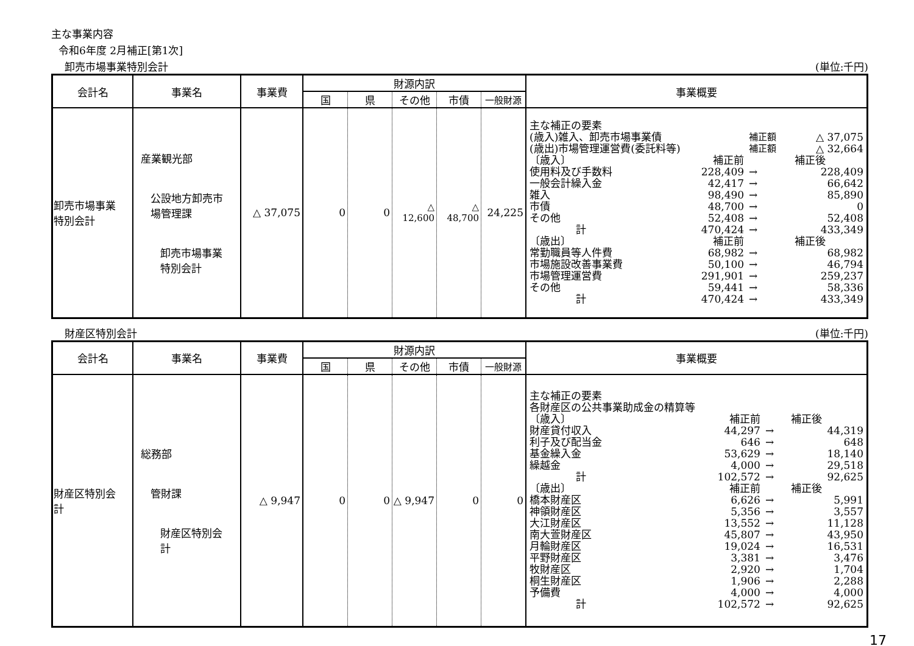主な事業内容
令和6年度 2月補正[第1次]
卸売市場事業特別会計 (単位:千円)
| 会計名 | 事業名 | 事業費 | 財源内訳 | | | | | 事業概要 |
| --- | --- | --- | --- | --- | --- | --- | --- | --- |
| | | | 国 | 県 | その他 | 市債 | 一般財源 | |
| 卸売市場事業 特別会計 | 産業観光部 公設地方卸売市 場管理課 卸売市場事業 特別会計 | △ 37,075 | 0 | 0 | △ 12,600 | △ 48,700 | 24,225 | / 主な補正の要素 / / / / / (歳入)雑入、卸売市場事業債 / / 補正額 / △ 37,075 / / (歳出)市場管理運営費(委託料等) / / 補正額 / △ 32,664 / / 〔歳入〕 / 補正前 / / 補正後 / / 使用料及び手数料 / 228,409 / → / 228,409 / / 一般会計繰入金 / 42,417 / → / 66,642 / / 雑入 / 98,490 / → / 85,890 / / 市債 / 48,700 / → / 0 / / その他 / 52,408 / → / 52,408 / / 計 / 470,424 / → / 433,349 / / 〔歳出〕 / 補正前 / / 補正後 / / 常勤職員等人件費 / 68,982 / → / 68,982 / / 市場施設改善事業費 / 50,100 / → / 46,794 / / 市場管理運営費 / 291,901 / → / 259,237 / / その他 / 59,441 / → / 58,336 / / 計 / 470,424 / → / 433,349 / |
財産区特別会計 (単位:千円)
| 会計名 | 事業名 | 事業費 | 財源内訳 | | | | | 事業概要 |
| --- | --- | --- | --- | --- | --- | --- | --- | --- |
| | | | 国 | 県 | その他 | 市債 | 一般財源 | |
| 財産区特別会 計 | 総務部 管財課 財産区特別会 計 | △ 9,947 | 0 | 0 | △ 9,947 | 0 | 0 | / 主な補正の要素 / / / / / 各財産区の公共事業助成金の精算等 / / / / / 〔歳入〕 / 補正前 / / 補正後 / / 財産貸付収入 / 44,297 / → / 44,319 / / 利子及び配当金 / 646 / → / 648 / / 基金繰入金 / 53,629 / → / 18,140 / / 繰越金 / 4,000 / → / 29,518 / / 計 / 102,572 / → / 92,625 / / 〔歳出〕 / 補正前 / / 補正後 / / 橋本財産区 / 6,626 / → / 5,991 / / 神領財産区 / 5,356 / → / 3,557 / / 大江財産区 / 13,552 / → / 11,128 / / 南大萱財産区 / 45,807 / → / 43,950 / / 月輪財産区 / 19,024 / → / 16,531 / / 平野財産区 / 3,381 / → / 3,476 / / 牧財産区 / 2,920 / → / 1,704 / / 桐生財産区 / 1,906 / → / 2,288 / / 予備費 / 4,000 / → / 4,000 / / 計 / 102,572 / → / 92,625 / |
17